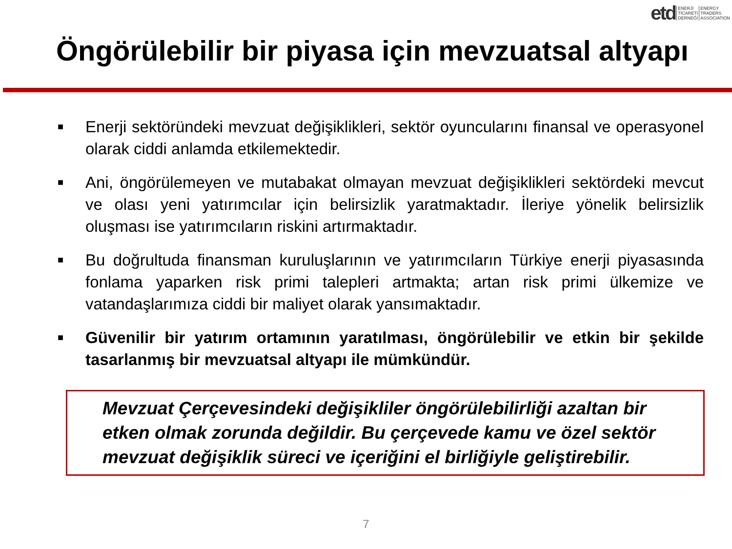etd ENERJİ
TİCARETİ
DERNEĞİ ENERGY
TRADERS
ASSOCIATION
Öngörülebilir bir piyasa için mevzuatsal altyapı
■ Enerji sektöründeki mevzuat değişiklikleri, sektör oyuncularını finansal ve operasyonel olarak ciddi anlamda etkilemektedir.
■ Ani, öngörülemeyen ve mutabakat olmayan mevzuat değişiklikleri sektördeki mevcut ve olası yeni yatırımcılar için belirsizlik yaratmaktadır. İleriye yönelik belirsizlik oluşması ise yatırımcıların riskini artırmaktadır.
■ Bu doğrultuda finansman kuruluşlarının ve yatırımcıların Türkiye enerji piyasasında fonlama yaparken risk primi talepleri artmakta; artan risk primi ülkemize ve vatandaşlarımıza ciddi bir maliyet olarak yansımaktadır.
■ Güvenilir bir yatırım ortamının yaratılması, öngörülebilir ve etkin bir şekilde tasarlanmış bir mevzuatsal altyapı ile mümkündür.
Mevzuat Çerçevesindeki değişikliler öngörülebilirliği azaltan bir etken olmak zorunda değildir. Bu çerçevede kamu ve özel sektör mevzuat değişiklik süreci ve içeriğini el birliğiyle geliştirebilir.
7